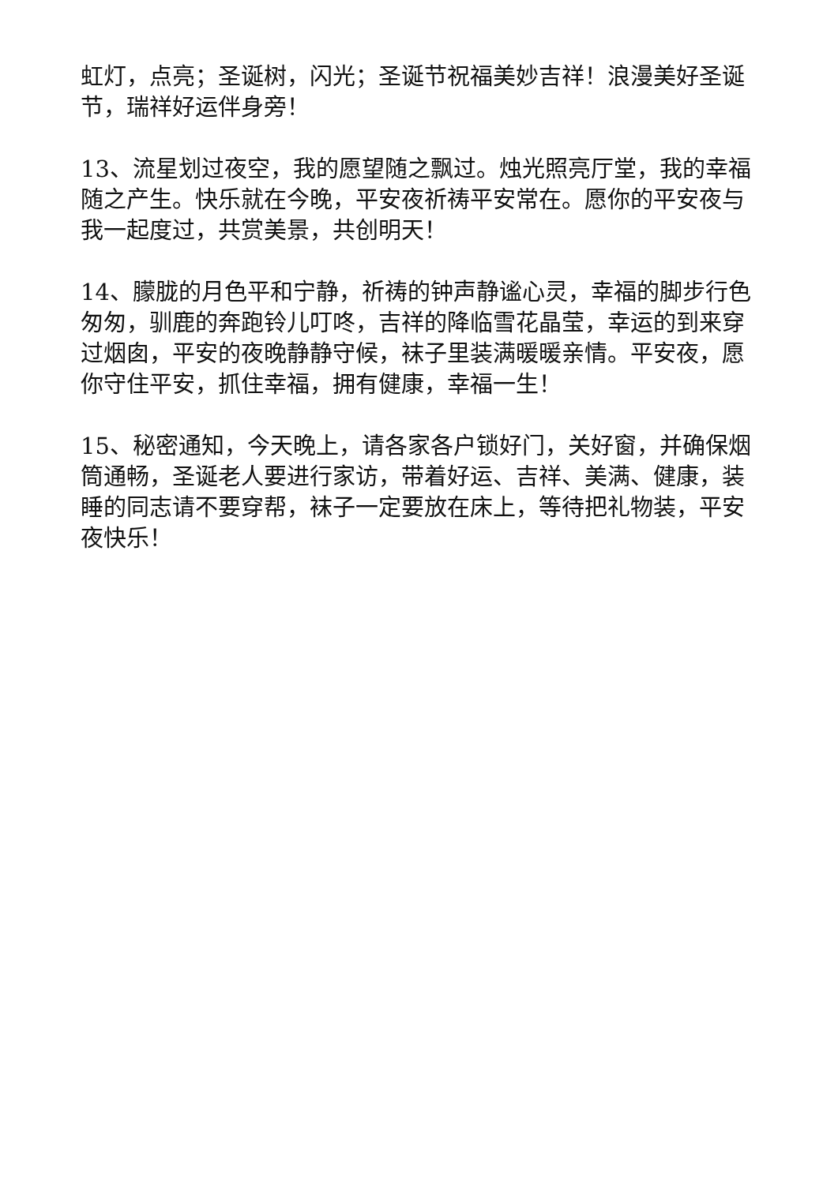虹灯，点亮；圣诞树，闪光；圣诞节祝福美妙吉祥！浪漫美好圣诞节，瑞祥好运伴身旁！
13、流星划过夜空，我的愿望随之飘过。烛光照亮厅堂，我的幸福随之产生。快乐就在今晚，平安夜祈祷平安常在。愿你的平安夜与我一起度过，共赏美景，共创明天！
14、朦胧的月色平和宁静，祈祷的钟声静谧心灵，幸福的脚步行色匆匆，驯鹿的奔跑铃儿叮咚，吉祥的降临雪花晶莹，幸运的到来穿过烟囱，平安的夜晚静静守候，袜子里装满暖暖亲情。平安夜，愿你守住平安，抓住幸福，拥有健康，幸福一生！
15、秘密通知，今天晚上，请各家各户锁好门，关好窗，并确保烟筒通畅，圣诞老人要进行家访，带着好运、吉祥、美满、健康，装睡的同志请不要穿帮，袜子一定要放在床上，等待把礼物装，平安夜快乐！